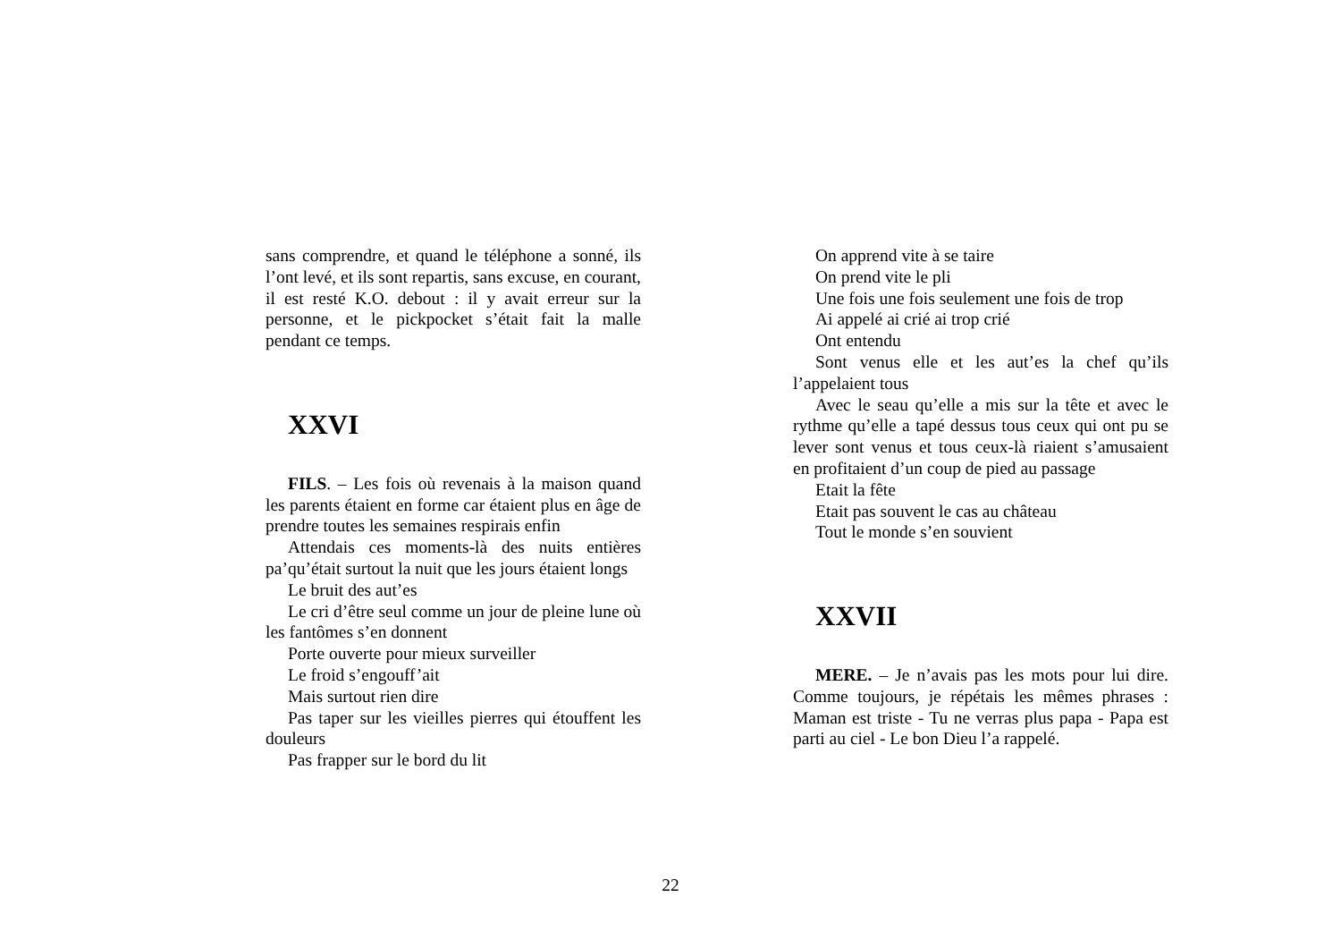sans comprendre, et quand le téléphone a sonné, ils l’ont levé, et ils sont repartis, sans excuse, en courant, il est resté K.O. debout : il y avait erreur sur la personne, et le pickpocket s’était fait la malle pendant ce temps.
XXVI
FILS. – Les fois où revenais à la maison quand les parents étaient en forme car étaient plus en âge de prendre toutes les semaines respirais enfin
Attendais ces moments-là des nuits entières pa’qu’était surtout la nuit que les jours étaient longs
Le bruit des aut’es
Le cri d’être seul comme un jour de pleine lune où les fantômes s’en donnent
Porte ouverte pour mieux surveiller
Le froid s’engouff’ait
Mais surtout rien dire
Pas taper sur les vieilles pierres qui étouffent les douleurs
Pas frapper sur le bord du lit
On apprend vite à se taire
On prend vite le pli
Une fois une fois seulement une fois de trop
Ai appelé ai crié ai trop crié
Ont entendu
Sont venus elle et les aut’es la chef qu’ils l’appelaient tous
Avec le seau qu’elle a mis sur la tête et avec le rythme qu’elle a tapé dessus tous ceux qui ont pu se lever sont venus et tous ceux-là riaient s’amusaient en profitaient d’un coup de pied au passage
Etait la fête
Etait pas souvent le cas au château
Tout le monde s’en souvient
XXVII
MERE. – Je n’avais pas les mots pour lui dire. Comme toujours, je répétais les mêmes phrases : Maman est triste - Tu ne verras plus papa - Papa est parti au ciel - Le bon Dieu l’a rappelé.
22